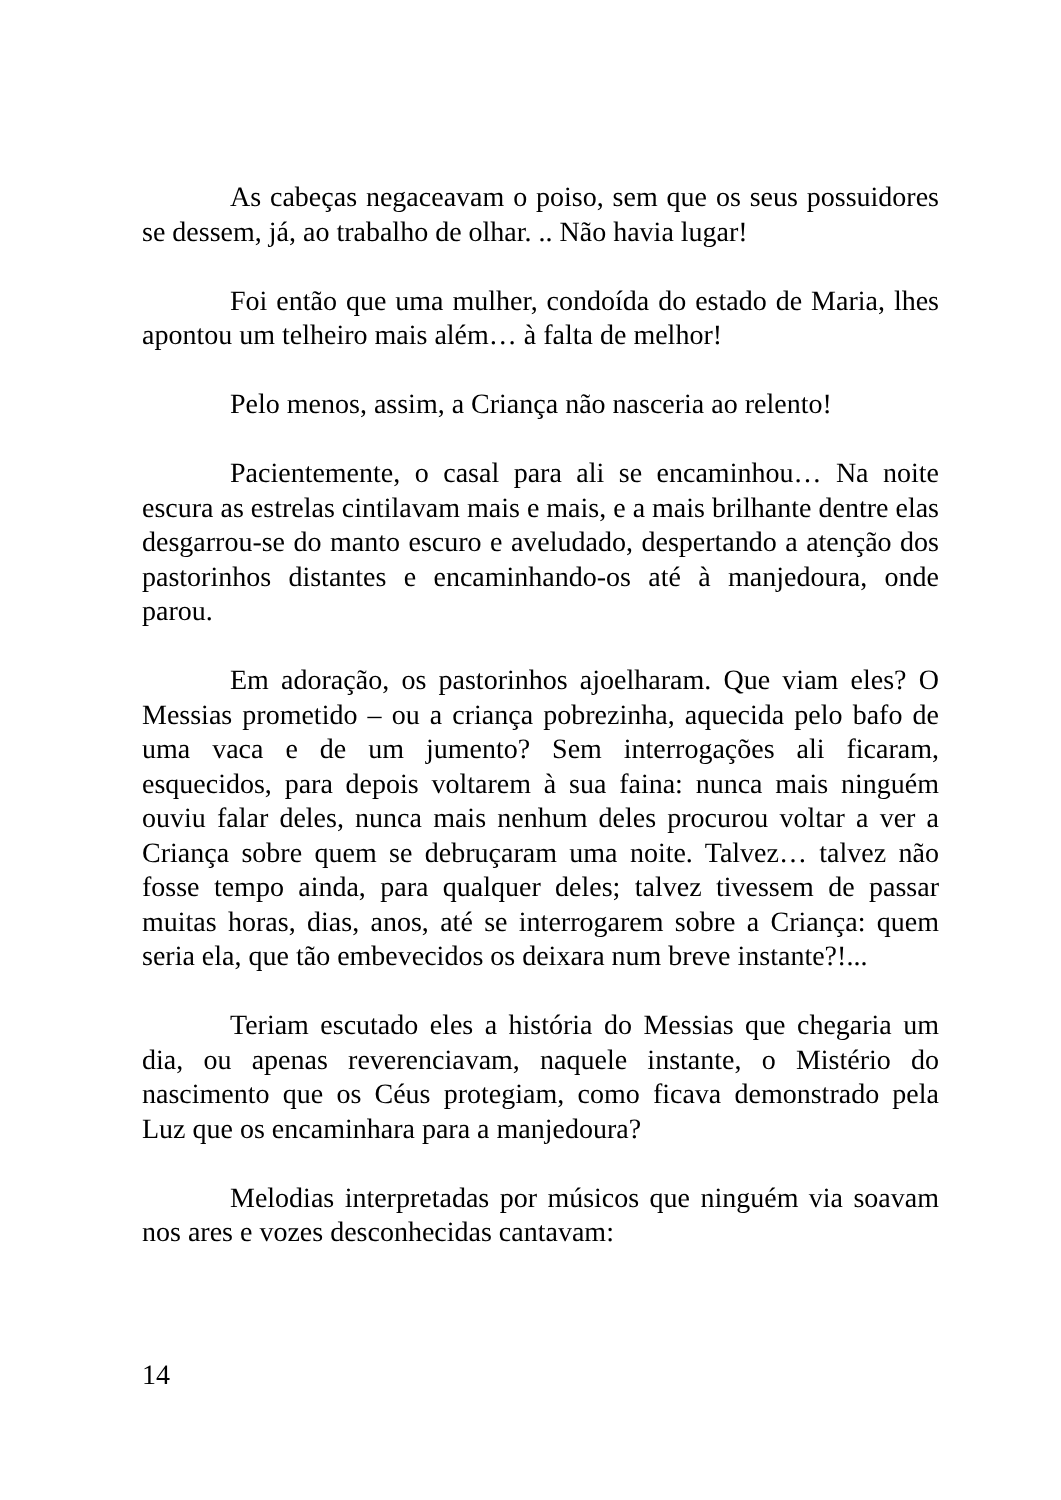As cabeças negaceavam o poiso, sem que os seus possuidores se dessem, já, ao trabalho de olhar. .. Não havia lugar!
Foi então que uma mulher, condoída do estado de Maria, lhes apontou um telheiro mais além… à falta de melhor!
Pelo menos, assim, a Criança não nasceria ao relento!
Pacientemente, o casal para ali se encaminhou… Na noite escura as estrelas cintilavam mais e mais, e a mais brilhante dentre elas desgarrou-se do manto escuro e aveludado, despertando a atenção dos pastorinhos distantes e encaminhando-os até à manjedoura, onde parou.
Em adoração, os pastorinhos ajoelharam. Que viam eles? O Messias prometido – ou a criança pobrezinha, aquecida pelo bafo de uma vaca e de um jumento? Sem interrogações ali ficaram, esquecidos, para depois voltarem à sua faina: nunca mais ninguém ouviu falar deles, nunca mais nenhum deles procurou voltar a ver a Criança sobre quem se debruçaram uma noite. Talvez… talvez não fosse tempo ainda, para qualquer deles; talvez tivessem de passar muitas horas, dias, anos, até se interrogarem sobre a Criança: quem seria ela, que tão embevecidos os deixara num breve instante?!...
Teriam escutado eles a história do Messias que chegaria um dia, ou apenas reverenciavam, naquele instante, o Mistério do nascimento que os Céus protegiam, como ficava demonstrado pela Luz que os encaminhara para a manjedoura?
Melodias interpretadas por músicos que ninguém via soavam nos ares e vozes desconhecidas cantavam:
14